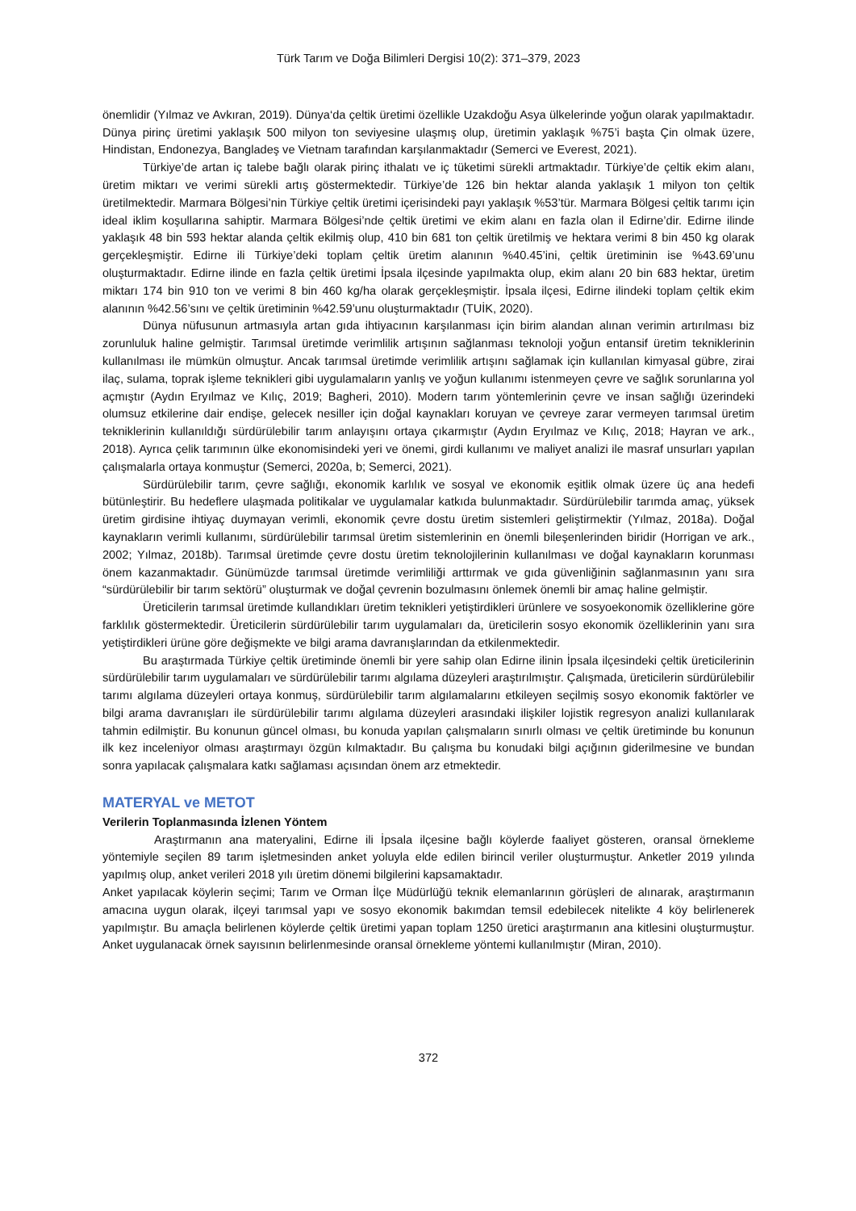Türk Tarım ve Doğa Bilimleri Dergisi 10(2): 371–379, 2023
önemlidir (Yılmaz ve Avkıran, 2019). Dünya‘da çeltik üretimi özellikle Uzakdoğu Asya ülkelerinde yoğun olarak yapılmaktadır. Dünya pirinç üretimi yaklaşık 500 milyon ton seviyesine ulaşmış olup, üretimin yaklaşık %75’i başta Çin olmak üzere, Hindistan, Endonezya, Bangladeş ve Vietnam tarafından karşılanmaktadır (Semerci ve Everest, 2021).
Türkiye’de artan iç talebe bağlı olarak pirinç ithalatı ve iç tüketimi sürekli artmaktadır. Türkiye’de çeltik ekim alanı, üretim miktarı ve verimi sürekli artış göstermektedir. Türkiye’de 126 bin hektar alanda yaklaşık 1 milyon ton çeltik üretilmektedir. Marmara Bölgesi’nin Türkiye çeltik üretimi içerisindeki payı yaklaşık %53’tür. Marmara Bölgesi çeltik tarımı için ideal iklim koşullarına sahiptir. Marmara Bölgesi’nde çeltik üretimi ve ekim alanı en fazla olan il Edirne’dir. Edirne ilinde yaklaşık 48 bin 593 hektar alanda çeltik ekilmiş olup, 410 bin 681 ton çeltik üretilmiş ve hektara verimi 8 bin 450 kg olarak gerçekleşmiştir. Edirne ili Türkiye’deki toplam çeltik üretim alanının %40.45’ini, çeltik üretiminin ise %43.69’unu oluşturmaktadır. Edirne ilinde en fazla çeltik üretimi İpsala ilçesinde yapılmakta olup, ekim alanı 20 bin 683 hektar, üretim miktarı 174 bin 910 ton ve verimi 8 bin 460 kg/ha olarak gerçekleşmiştir. İpsala ilçesi, Edirne ilindeki toplam çeltik ekim alanının %42.56’sını ve çeltik üretiminin %42.59’unu oluşturmaktadır (TUİK, 2020).
Dünya nüfusunun artmasıyla artan gıda ihtiyacının karşılanması için birim alandan alınan verimin artırılması biz zorunluluk haline gelmiştir. Tarımsal üretimde verimlilik artışının sağlanması teknoloji yoğun entansif üretim tekniklerinin kullanılması ile mümkün olmuştur. Ancak tarımsal üretimde verimlilik artışını sağlamak için kullanılan kimyasal gübre, zirai ilaç, sulama, toprak işleme teknikleri gibi uygulamaların yanlış ve yoğun kullanımı istenmeyen çevre ve sağlık sorunlarına yol açmıştır (Aydın Eryılmaz ve Kılıç, 2019; Bagheri, 2010). Modern tarım yöntemlerinin çevre ve insan sağlığı üzerindeki olumsuz etkilerine dair endişe, gelecek nesiller için doğal kaynakları koruyan ve çevreye zarar vermeyen tarımsal üretim tekniklerinin kullanıldığı sürdürülebilir tarım anlayışını ortaya çıkarmıştır (Aydın Eryılmaz ve Kılıç, 2018; Hayran ve ark., 2018). Ayrıca çelik tarımının ülke ekonomisindeki yeri ve önemi, girdi kullanımı ve maliyet analizi ile masraf unsurları yapılan çalışmalarla ortaya konmuştur (Semerci, 2020a, b; Semerci, 2021).
Sürdürülebilir tarım, çevre sağlığı, ekonomik karlılık ve sosyal ve ekonomik eşitlik olmak üzere üç ana hedefi bütünleştirir. Bu hedeflere ulaşmada politikalar ve uygulamalar katkıda bulunmaktadır. Sürdürülebilir tarımda amaç, yüksek üretim girdisine ihtiyaç duymayan verimli, ekonomik çevre dostu üretim sistemleri geliştirmektir (Yılmaz, 2018a). Doğal kaynakların verimli kullanımı, sürdürülebilir tarımsal üretim sistemlerinin en önemli bileşenlerinden biridir (Horrigan ve ark., 2002; Yılmaz, 2018b). Tarımsal üretimde çevre dostu üretim teknolojilerinin kullanılması ve doğal kaynakların korunması önem kazanmaktadır. Günümüzde tarımsal üretimde verimliliği arttırmak ve gıda güvenliğinin sağlanmasının yanı sıra “sürdürülebilir bir tarım sektörü” oluşturmak ve doğal çevrenin bozulmasını önlemek önemli bir amaç haline gelmiştir.
Üreticilerin tarımsal üretimde kullandıkları üretim teknikleri yetiştirdikleri ürünlere ve sosyoekonomik özelliklerine göre farklılık göstermektedir. Üreticilerin sürdürülebilir tarım uygulamaları da, üreticilerin sosyo ekonomik özelliklerinin yanı sıra yetiştirdikleri ürüne göre değişmekte ve bilgi arama davranışlarından da etkilenmektedir.
Bu araştırmada Türkiye çeltik üretiminde önemli bir yere sahip olan Edirne ilinin İpsala ilçesindeki çeltik üreticilerinin sürdürülebilir tarım uygulamaları ve sürdürülebilir tarımı algılama düzeyleri araştırılmıştır. Çalışmada, üreticilerin sürdürülebilir tarımı algılama düzeyleri ortaya konmuş, sürdürülebilir tarım algılamalarını etkileyen seçilmiş sosyo ekonomik faktörler ve bilgi arama davranışları ile sürdürülebilir tarımı algılama düzeyleri arasındaki ilişkiler lojistik regresyon analizi kullanılarak tahmin edilmiştir. Bu konunun güncel olması, bu konuda yapılan çalışmaların sınırlı olması ve çeltik üretiminde bu konunun ilk kez inceleniyor olması araştırmayı özgün kılmaktadır. Bu çalışma bu konudaki bilgi açığının giderilmesine ve bundan sonra yapılacak çalışmalara katkı sağlaması açısından önem arz etmektedir.
MATERYAL ve METOT
Verilerin Toplanmasında İzlenen Yöntem
Araştırmanın ana materyalini, Edirne ili İpsala ilçesine bağlı köylerde faaliyet gösteren, oransal örnekleme yöntemiyle seçilen 89 tarım işletmesinden anket yoluyla elde edilen birincil veriler oluşturmuştur. Anketler 2019 yılında yapılmış olup, anket verileri 2018 yılı üretim dönemi bilgilerini kapsamaktadır.
Anket yapılacak köylerin seçimi; Tarım ve Orman İlçe Müdürlüğü teknik elemanlarının görüşleri de alınarak, araştırmanın amacına uygun olarak, ilçeyi tarımsal yapı ve sosyo ekonomik bakımdan temsil edebilecek nitelikte 4 köy belirlenerek yapılmıştır. Bu amaçla belirlenen köylerde çeltik üretimi yapan toplam 1250 üretici araştırmanın ana kitlesini oluşturmuştur. Anket uygulanacak örnek sayısının belirlenmesinde oransal örnekleme yöntemi kullanılmıştır (Miran, 2010).
372